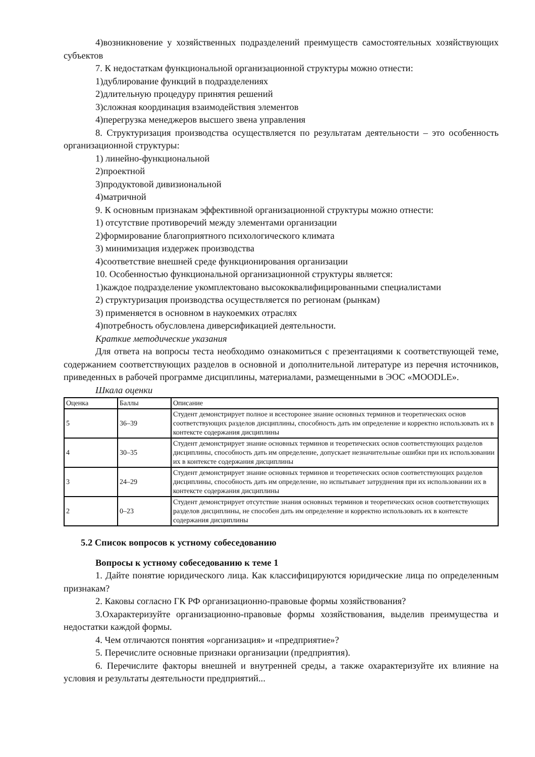4)возникновение у хозяйственных подразделений преимуществ самостоятельных хозяйствующих субъектов
7. К недостаткам функциональной организационной структуры можно отнести:
1)дублирование функций в подразделениях
2)длительную процедуру принятия решений
3)сложная координация взаимодействия элементов
4)перегрузка менеджеров высшего звена управления
8. Структуризация производства осуществляется по результатам деятельности – это особенность организационной структуры:
1) линейно-функциональной
2)проектной
3)продуктовой дивизиональной
4)матричной
9. К основным признакам эффективной организационной структуры можно отнести:
1) отсутствие противоречий между элементами организации
2)формирование благоприятного психологического климата
3) минимизация издержек производства
4)соответствие внешней среде функционирования организации
10. Особенностью функциональной организационной структуры является:
1)каждое подразделение укомплектовано высококвалифицированными специалистами
2) структуризация производства осуществляется по регионам (рынкам)
3) применяется в основном в наукоемких отраслях
4)потребность обусловлена диверсификацией деятельности.
Краткие методические указания
Для ответа на вопросы теста необходимо ознакомиться с презентациями к соответствующей теме, содержанием соответствующих разделов в основной и дополнительной литературе из перечня источников, приведенных в рабочей программе дисциплины, материалами, размещенными в ЭОС «MOODLE».
Шкала оценки
| Оценка | Баллы | Описание |
| 5 | 36–39 | Студент демонстрирует полное и всесторонее знание основных терминов и теоретических основ соответствующих разделов дисциплины, способность дать им определение и корректно использовать их в контексте содержания дисциплины |
| 4 | 30–35 | Студент демонстрирует знание основных терминов и теоретических основ соответствующих разделов дисциплины, способность дать им определение, допускает незначительные ошибки при их использовании их в контексте содержания дисциплины |
| 3 | 24–29 | Студент демонстрирует знание основных терминов и теоретических основ соответствующих разделов дисциплины, способность дать им определение, но испытывает затруднения при их использовании их в контексте содержания дисциплины |
| 2 | 0–23 | Студент демонстрирует отсутствие знания основных терминов и теоретических основ соответствующих разделов дисциплины, не способен дать им определение и корректно использовать их в контексте содержания дисциплины |
5.2 Список вопросов к устному собеседованию
Вопросы к устному собеседованию к теме 1
1. Дайте понятие юридического лица. Как классифицируются юридические лица по определенным признакам?
2. Каковы согласно ГК РФ организационно-правовые формы хозяйствования?
3.Охарактеризуйте организационно-правовые формы хозяйствования, выделив преимущества и недостатки каждой формы.
4. Чем отличаются понятия «организация» и «предприятие»?
5. Перечислите основные признаки организации (предприятия).
6. Перечислите факторы внешней и внутренней среды, а также охарактеризуйте их влияние на условия и результаты деятельности предприятий...